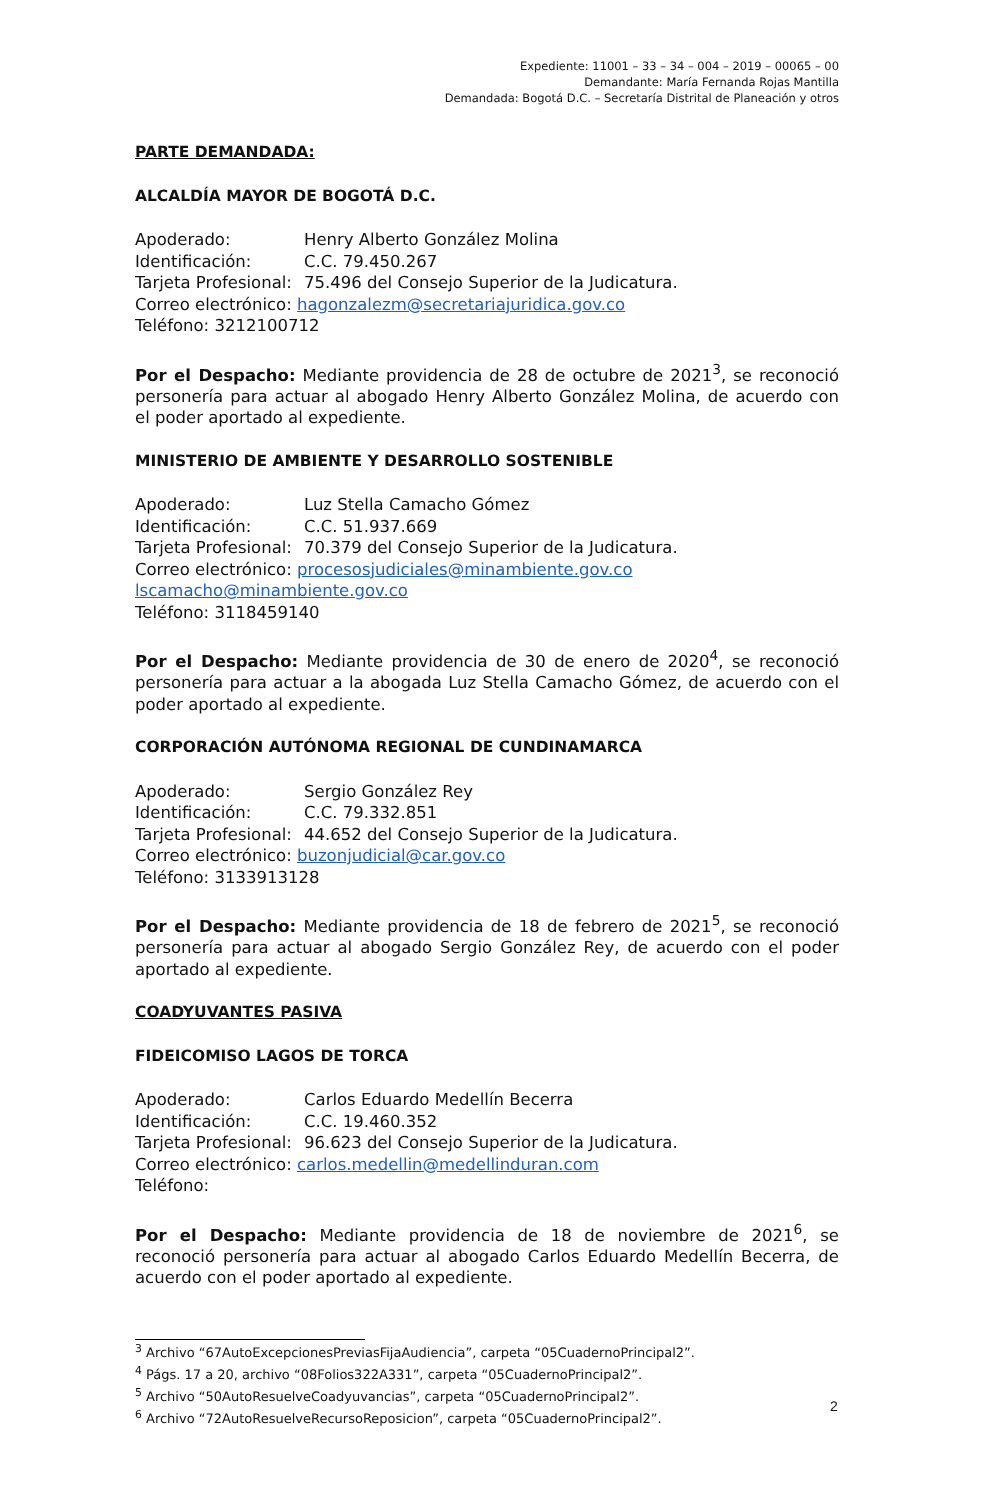Expediente: 11001 – 33 – 34 – 004 – 2019 – 00065 – 00
Demandante: María Fernanda Rojas Mantilla
Demandada: Bogotá D.C. – Secretaría Distrital de Planeación y otros
PARTE DEMANDADA:
ALCALDÍA MAYOR DE BOGOTÁ D.C.
Apoderado: Henry Alberto González Molina
Identificación: C.C. 79.450.267
Tarjeta Profesional: 75.496 del Consejo Superior de la Judicatura.
Correo electrónico: hagonzalezm@secretariajuridica.gov.co
Teléfono: 3212100712
Por el Despacho: Mediante providencia de 28 de octubre de 2021<sup>3</sup>, se reconoció personería para actuar al abogado Henry Alberto González Molina, de acuerdo con el poder aportado al expediente.
MINISTERIO DE AMBIENTE Y DESARROLLO SOSTENIBLE
Apoderado: Luz Stella Camacho Gómez
Identificación: C.C. 51.937.669
Tarjeta Profesional: 70.379 del Consejo Superior de la Judicatura.
Correo electrónico: procesosjudiciales@minambiente.gov.co
lscamacho@minambiente.gov.co
Teléfono: 3118459140
Por el Despacho: Mediante providencia de 30 de enero de 2020<sup>4</sup>, se reconoció personería para actuar a la abogada Luz Stella Camacho Gómez, de acuerdo con el poder aportado al expediente.
CORPORACIÓN AUTÓNOMA REGIONAL DE CUNDINAMARCA
Apoderado: Sergio González Rey
Identificación: C.C. 79.332.851
Tarjeta Profesional: 44.652 del Consejo Superior de la Judicatura.
Correo electrónico: buzonjudicial@car.gov.co
Teléfono: 3133913128
Por el Despacho: Mediante providencia de 18 de febrero de 2021<sup>5</sup>, se reconoció personería para actuar al abogado Sergio González Rey, de acuerdo con el poder aportado al expediente.
COADYUVANTES PASIVA
FIDEICOMISO LAGOS DE TORCA
Apoderado: Carlos Eduardo Medellín Becerra
Identificación: C.C. 19.460.352
Tarjeta Profesional: 96.623 del Consejo Superior de la Judicatura.
Correo electrónico: carlos.medellin@medellinduran.com
Teléfono:
Por el Despacho: Mediante providencia de 18 de noviembre de 2021<sup>6</sup>, se reconoció personería para actuar al abogado Carlos Eduardo Medellín Becerra, de acuerdo con el poder aportado al expediente.
<sup>3</sup> Archivo “67AutoExcepcionesPreviasFijaAudiencia”, carpeta “05CuadernoPrincipal2”.
<sup>4</sup> Págs. 17 a 20, archivo “08Folios322A331”, carpeta “05CuadernoPrincipal2”.
<sup>5</sup> Archivo “50AutoResuelveCoadyuvancias”, carpeta “05CuadernoPrincipal2”.
<sup>6</sup> Archivo “72AutoResuelveRecursoReposicion”, carpeta “05CuadernoPrincipal2”.
2